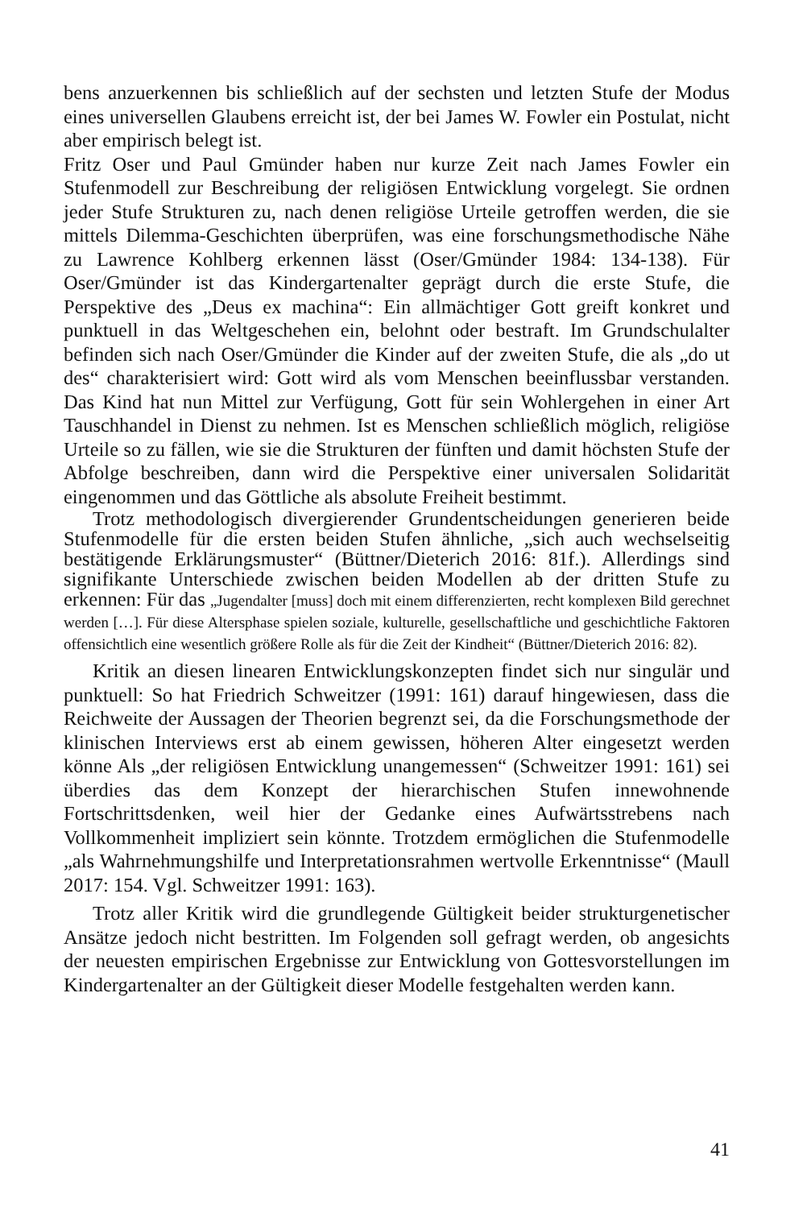bens anzuerkennen bis schließlich auf der sechsten und letzten Stufe der Modus eines universellen Glaubens erreicht ist, der bei James W. Fowler ein Postulat, nicht aber empirisch belegt ist.
Fritz Oser und Paul Gmünder haben nur kurze Zeit nach James Fowler ein Stufenmodell zur Beschreibung der religiösen Entwicklung vorgelegt. Sie ordnen jeder Stufe Strukturen zu, nach denen religiöse Urteile getroffen werden, die sie mittels Dilemma-Geschichten überprüfen, was eine forschungsmethodische Nähe zu Lawrence Kohlberg erkennen lässt (Oser/Gmünder 1984: 134-138). Für Oser/Gmünder ist das Kindergartenalter geprägt durch die erste Stufe, die Perspektive des „Deus ex machina“: Ein allmächtiger Gott greift konkret und punktuell in das Weltgeschehen ein, belohnt oder bestraft. Im Grundschulalter befinden sich nach Oser/Gmünder die Kinder auf der zweiten Stufe, die als „do ut des“ charakterisiert wird: Gott wird als vom Menschen beeinflussbar verstanden. Das Kind hat nun Mittel zur Verfügung, Gott für sein Wohlergehen in einer Art Tauschhandel in Dienst zu nehmen. Ist es Menschen schließlich möglich, religiöse Urteile so zu fällen, wie sie die Strukturen der fünften und damit höchsten Stufe der Abfolge beschreiben, dann wird die Perspektive einer universalen Solidarität eingenommen und das Göttliche als absolute Freiheit bestimmt.
Trotz methodologisch divergierender Grundentscheidungen generieren beide Stufenmodelle für die ersten beiden Stufen ähnliche, „sich auch wechselseitig bestätigende Erklärungsmuster“ (Büttner/Dieterich 2016: 81f.). Allerdings sind signifikante Unterschiede zwischen beiden Modellen ab der dritten Stufe zu erkennen: Für das „Jugendalter [muss] doch mit einem differenzierten, recht komplexen Bild gerechnet werden […]. Für diese Altersphase spielen soziale, kulturelle, gesellschaftliche und geschichtliche Faktoren offensichtlich eine wesentlich größere Rolle als für die Zeit der Kindheit“ (Büttner/Dieterich 2016: 82).
Kritik an diesen linearen Entwicklungskonzepten findet sich nur singulär und punktuell: So hat Friedrich Schweitzer (1991: 161) darauf hingewiesen, dass die Reichweite der Aussagen der Theorien begrenzt sei, da die Forschungsmethode der klinischen Interviews erst ab einem gewissen, höheren Alter eingesetzt werden könne Als „der religiösen Entwicklung unangemessen“ (Schweitzer 1991: 161) sei überdies das dem Konzept der hierarchischen Stufen innewohnende Fortschrittsdenken, weil hier der Gedanke eines Aufwärtsstrebens nach Vollkommenheit impliziert sein könnte. Trotzdem ermöglichen die Stufenmodelle „als Wahrnehmungshilfe und Interpretationsrahmen wertvolle Erkenntnisse“ (Maull 2017: 154. Vgl. Schweitzer 1991: 163).
Trotz aller Kritik wird die grundlegende Gültigkeit beider strukturgenetischer Ansätze jedoch nicht bestritten. Im Folgenden soll gefragt werden, ob angesichts der neuesten empirischen Ergebnisse zur Entwicklung von Gottesvorstellungen im Kindergartenalter an der Gültigkeit dieser Modelle festgehalten werden kann.
41